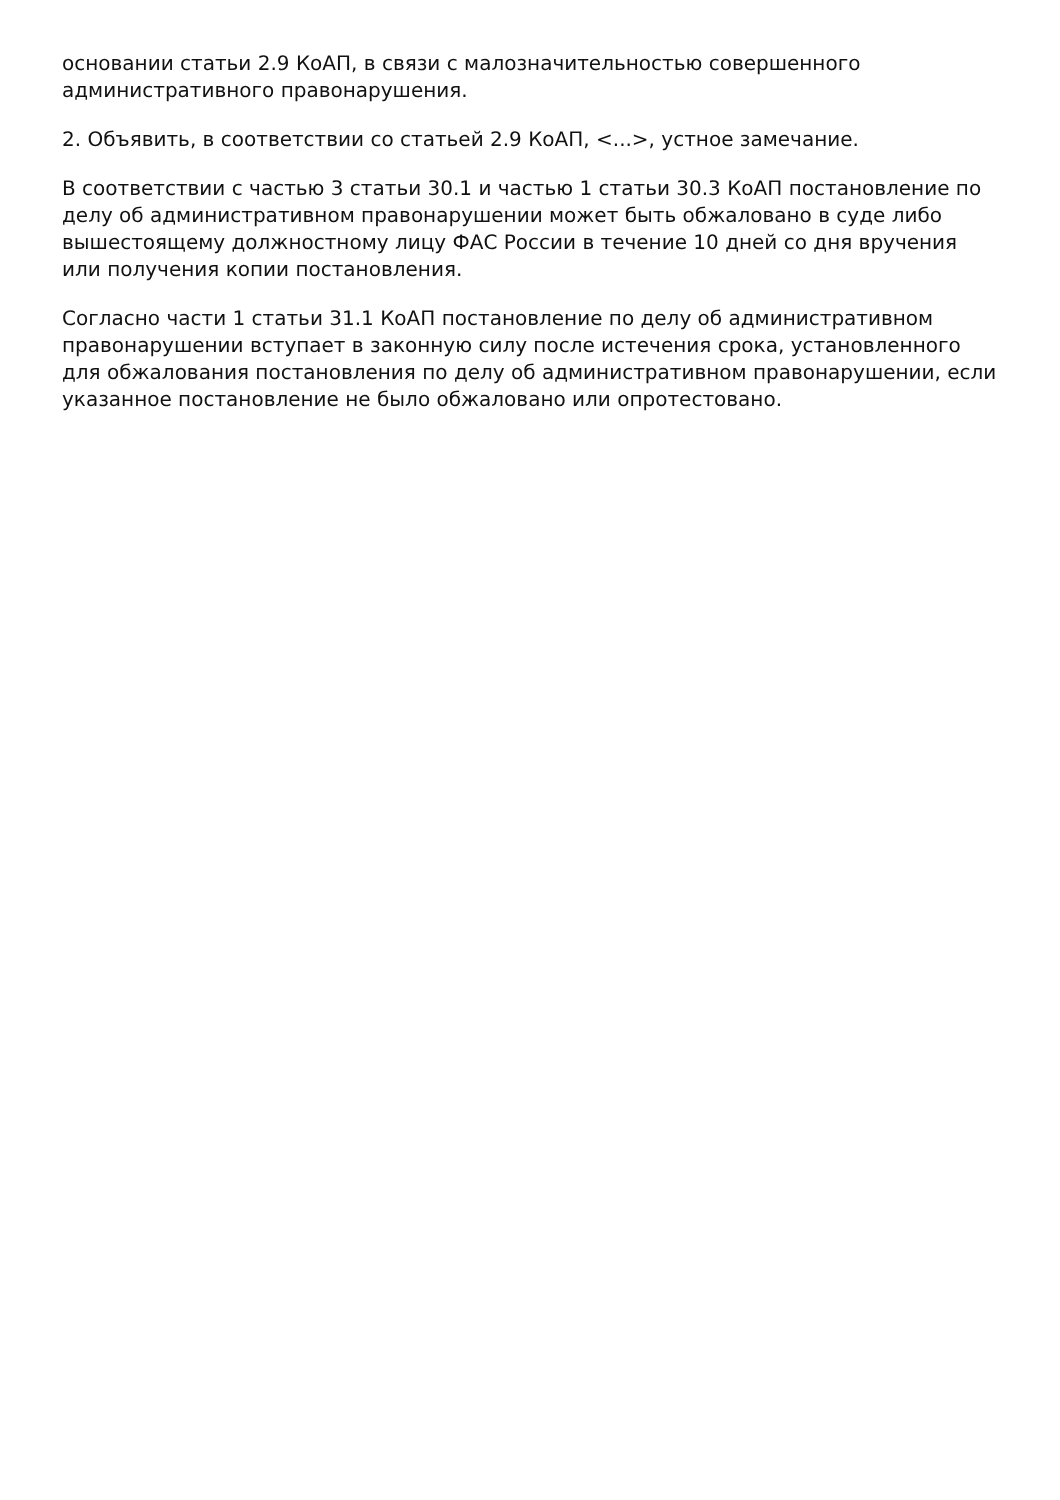основании статьи 2.9 КоАП, в связи с малозначительностью совершенного административного правонарушения.
2. Объявить, в соответствии со статьей 2.9 КоАП, <...>, устное замечание.
В соответствии с частью 3 статьи 30.1 и частью 1 статьи 30.3 КоАП постановление по делу об административном правонарушении может быть обжаловано в суде либо вышестоящему должностному лицу ФАС России в течение 10 дней со дня вручения или получения копии постановления.
Согласно части 1 статьи 31.1 КоАП постановление по делу об административном правонарушении вступает в законную силу после истечения срока, установленного для обжалования постановления по делу об административном правонарушении, если указанное постановление не было обжаловано или опротестовано.